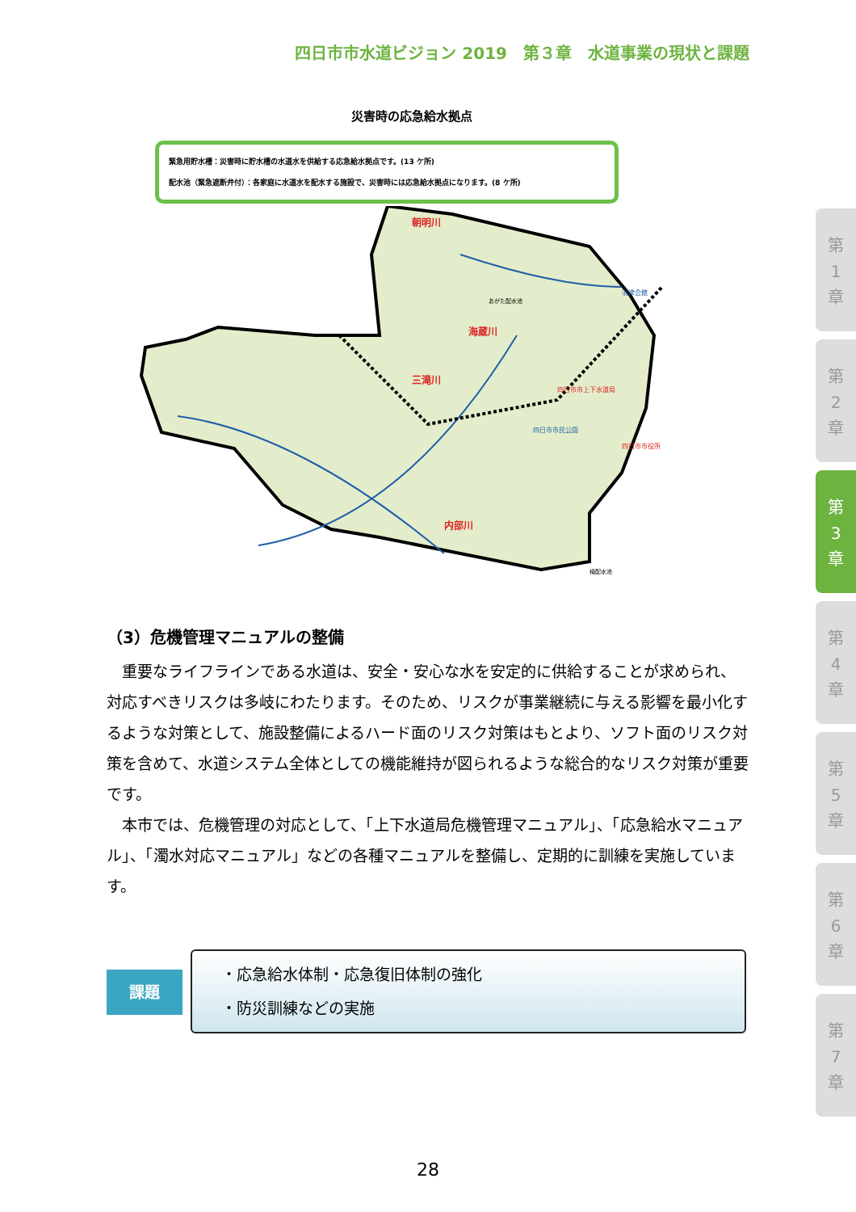四日市市水道ビジョン 2019　第３章　水道事業の現状と課題
災害時の応急給水拠点
緊急用貯水槽：災害時に貯水槽の水道水を供給する応急給水拠点です。(13 ケ所)
配水池（緊急遮断弁付）：各家庭に水道水を配水する施設で、災害時には応急給水拠点になります。(8 ケ所)
朝明川
海蔵川
三滝川
内部川
あがた配水池
羽津会館
四日市市上下水道局
四日市市役所
四日市市民公園
楠配水池
（3）危機管理マニュアルの整備
重要なライフラインである水道は、安全・安心な水を安定的に供給することが求められ、対応すべきリスクは多岐にわたります。そのため、リスクが事業継続に与える影響を最小化するような対策として、施設整備によるハード面のリスク対策はもとより、ソフト面のリスク対策を含めて、水道システム全体としての機能維持が図られるような総合的なリスク対策が重要です。
本市では、危機管理の対応として、「上下水道局危機管理マニュアル」、「応急給水マニュアル」、「濁水対応マニュアル」などの各種マニュアルを整備し、定期的に訓練を実施しています。
課題
・応急給水体制・応急復旧体制の強化
・防災訓練などの実施
第
1
章
第
2
章
第
3
章
第
4
章
第
5
章
第
6
章
第
7
章
28